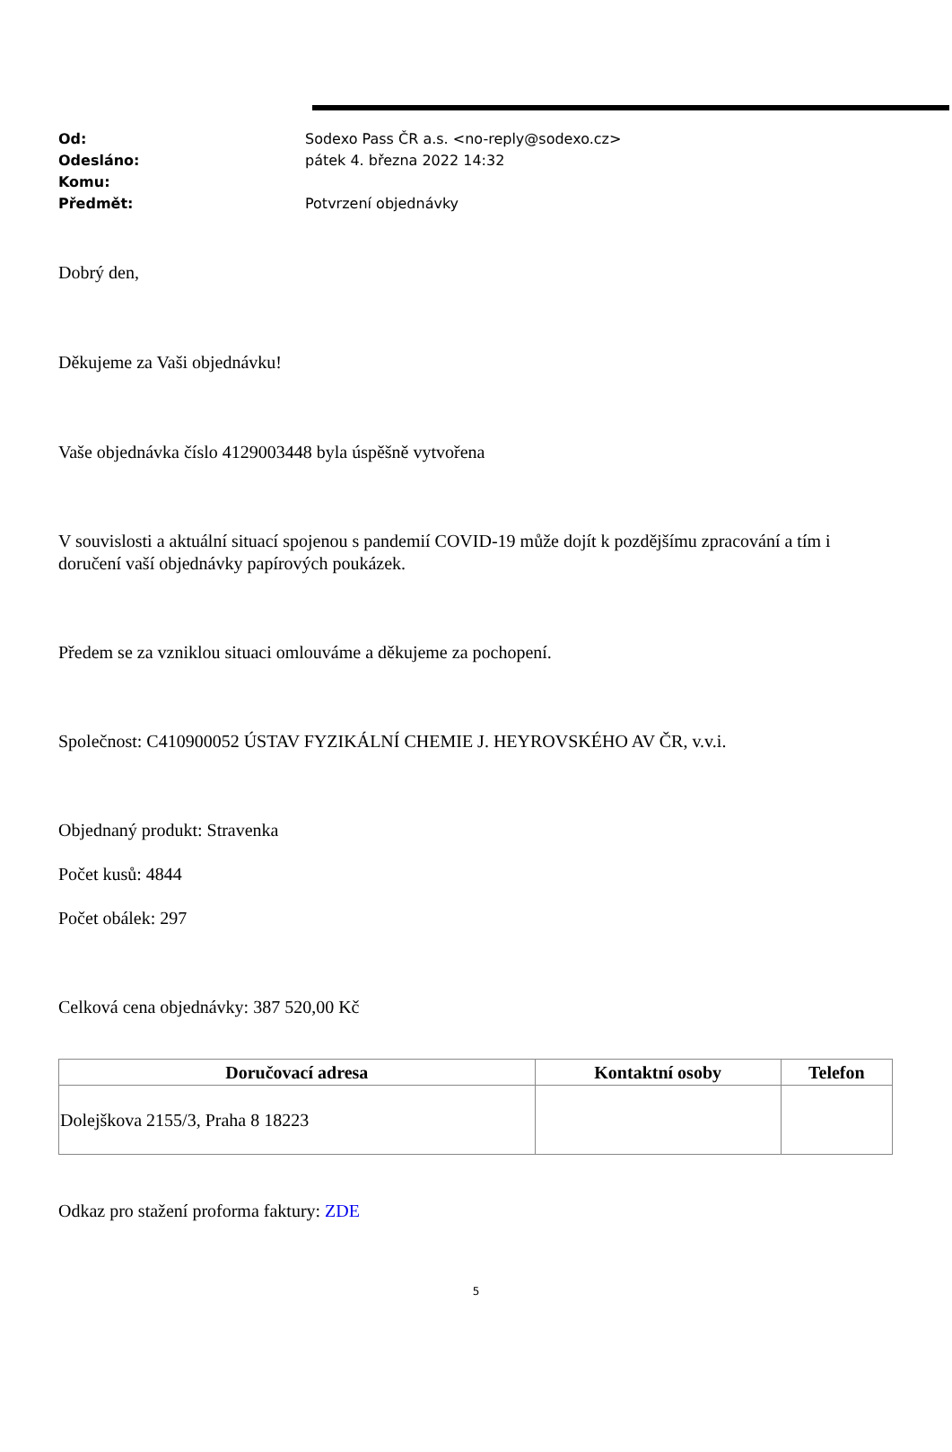Od: Sodexo Pass ČR a.s. <no-reply@sodexo.cz>
Odesláno: pátek 4. března 2022 14:32
Komu:
Předmět: Potvrzení objednávky
Dobrý den,
Děkujeme za Vaši objednávku!
Vaše objednávka číslo 4129003448 byla úspěšně vytvořena
V souvislosti a aktuální situací spojenou s pandemií COVID-19 může dojít k pozdějšímu zpracování a tím i doručení vaší objednávky papírových poukázek.
Předem se za vzniklou situaci omlouváme a děkujeme za pochopení.
Společnost: C410900052 ÚSTAV FYZIKÁLNÍ CHEMIE J. HEYROVSKÉHO AV ČR, v.v.i.
Objednaný produkt: Stravenka
Počet kusů: 4844
Počet obálek: 297
Celková cena objednávky: 387 520,00 Kč
| Doručovací adresa | Kontaktní osoby | Telefon |
| --- | --- | --- |
| Dolejškova 2155/3, Praha 8 18223 | | |
Odkaz pro stažení proforma faktury: ZDE
5